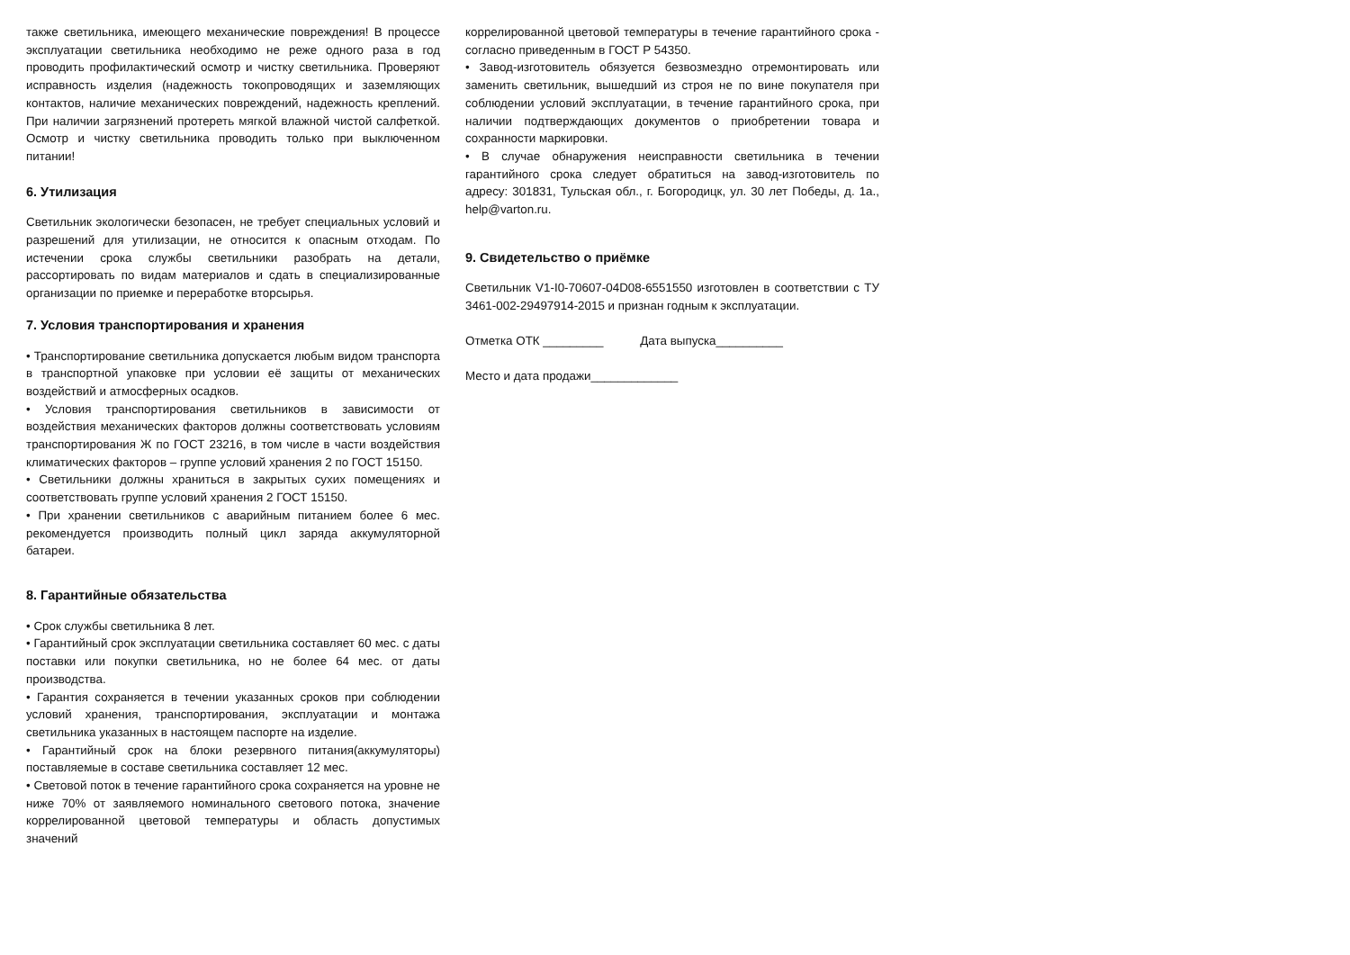также светильника, имеющего механические повреждения! В процессе эксплуатации светильника необходимо не реже одного раза в год проводить профилактический осмотр и чистку светильника. Проверяют исправность изделия (надежность токопроводящих и заземляющих контактов, наличие механических повреждений, надежность креплений. При наличии загрязнений протереть мягкой влажной чистой салфеткой. Осмотр и чистку светильника проводить только при выключенном питании!
6. Утилизация
Светильник экологически безопасен, не требует специальных условий и разрешений для утилизации, не относится к опасным отходам. По истечении срока службы светильники разобрать на детали, рассортировать по видам материалов и сдать в специализированные организации по приемке и переработке вторсырья.
7. Условия транспортирования и хранения
• Транспортирование светильника допускается любым видом транспорта в транспортной упаковке при условии её защиты от механических воздействий и атмосферных осадков.
• Условия транспортирования светильников в зависимости от воздействия механических факторов должны соответствовать условиям транспортирования Ж по ГОСТ 23216, в том числе в части воздействия климатических факторов – группе условий хранения 2 по ГОСТ 15150.
• Светильники должны храниться в закрытых сухих помещениях и соответствовать группе условий хранения 2 ГОСТ 15150.
• При хранении светильников с аварийным питанием более 6 мес. рекомендуется производить полный цикл заряда аккумуляторной батареи.
8. Гарантийные обязательства
• Срок службы светильника 8 лет.
• Гарантийный срок эксплуатации светильника составляет 60 мес. с даты поставки или покупки светильника, но не более 64 мес. от даты производства.
• Гарантия сохраняется в течении указанных сроков при соблюдении условий хранения, транспортирования, эксплуатации и монтажа светильника указанных в настоящем паспорте на изделие.
• Гарантийный срок на блоки резервного питания(аккумуляторы) поставляемые в составе светильника составляет 12 мес.
• Световой поток в течение гарантийного срока сохраняется на уровне не ниже 70% от заявляемого номинального светового потока, значение коррелированной цветовой температуры и область допустимых значений
коррелированной цветовой температуры в течение гарантийного срока - согласно приведенным в ГОСТ Р 54350.
• Завод-изготовитель обязуется безвозмездно отремонтировать или заменить светильник, вышедший из строя не по вине покупателя при соблюдении условий эксплуатации, в течение гарантийного срока, при наличии подтверждающих документов о приобретении товара и сохранности маркировки.
• В случае обнаружения неисправности светильника в течении гарантийного срока следует обратиться на завод-изготовитель по адресу: 301831, Тульская обл., г. Богородицк, ул. 30 лет Победы, д. 1а., help@varton.ru.
9. Свидетельство о приёмке
Светильник V1-I0-70607-04D08-6551550 изготовлен в соответствии с ТУ 3461-002-29497914-2015 и признан годным к эксплуатации.
Отметка ОТК _________ Дата выпуска__________
Место и дата продажи_____________